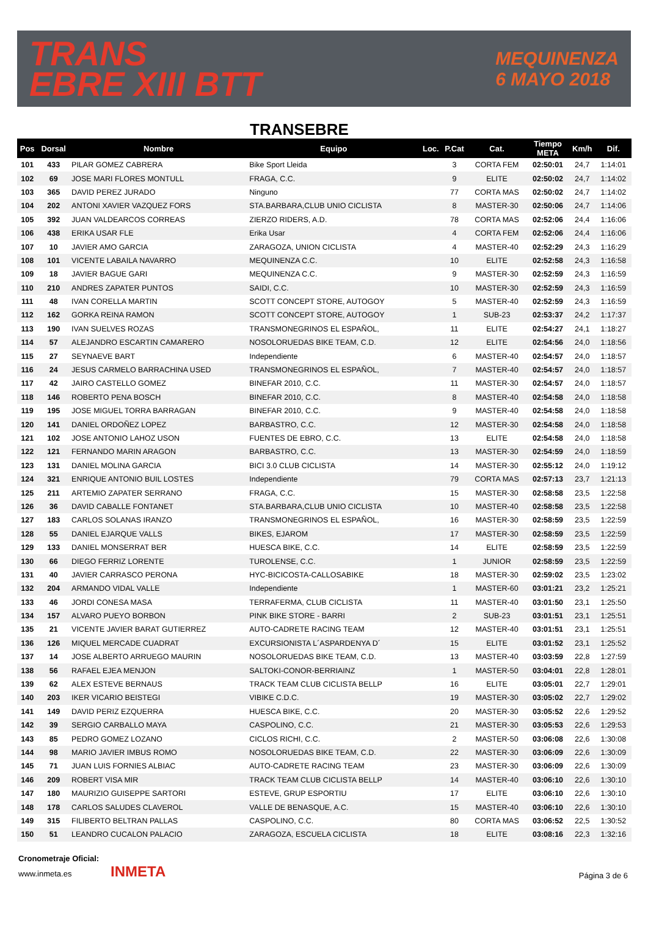TRANS
EBRE XIII BTT
MEQUINENZA
6 MAYO 2018
TRANSEBRE
| Pos | Dorsal | Nombre | Equipo | Loc. | P.Cat | Cat. | Tiempo META | Km/h | Dif. |
| --- | --- | --- | --- | --- | --- | --- | --- | --- | --- |
| 101 | 433 | PILAR GOMEZ CABRERA | Bike Sport Lleida | | 3 | CORTA FEM | 02:50:01 | 24,7 | 1:14:01 |
| 102 | 69 | JOSE MARI FLORES MONTULL | FRAGA, C.C. | | 9 | ELITE | 02:50:02 | 24,7 | 1:14:02 |
| 103 | 365 | DAVID PEREZ JURADO | Ninguno | | 77 | CORTA MAS | 02:50:02 | 24,7 | 1:14:02 |
| 104 | 202 | ANTONI XAVIER VAZQUEZ FORS | STA.BARBARA,CLUB UNIO CICLISTA | | 8 | MASTER-30 | 02:50:06 | 24,7 | 1:14:06 |
| 105 | 392 | JUAN VALDEARCOS CORREAS | ZIERZO RIDERS, A.D. | | 78 | CORTA MAS | 02:52:06 | 24,4 | 1:16:06 |
| 106 | 438 | ERIKA USAR FLE | Erika Usar | | 4 | CORTA FEM | 02:52:06 | 24,4 | 1:16:06 |
| 107 | 10 | JAVIER AMO GARCIA | ZARAGOZA, UNION CICLISTA | | 4 | MASTER-40 | 02:52:29 | 24,3 | 1:16:29 |
| 108 | 101 | VICENTE LABAILA NAVARRO | MEQUINENZA C.C. | | 10 | ELITE | 02:52:58 | 24,3 | 1:16:58 |
| 109 | 18 | JAVIER BAGUE GARI | MEQUINENZA C.C. | | 9 | MASTER-30 | 02:52:59 | 24,3 | 1:16:59 |
| 110 | 210 | ANDRES ZAPATER PUNTOS | SAIDI, C.C. | | 10 | MASTER-30 | 02:52:59 | 24,3 | 1:16:59 |
| 111 | 48 | IVAN CORELLA MARTIN | SCOTT CONCEPT STORE, AUTOGOY | | 5 | MASTER-40 | 02:52:59 | 24,3 | 1:16:59 |
| 112 | 162 | GORKA REINA RAMON | SCOTT CONCEPT STORE, AUTOGOY | | 1 | SUB-23 | 02:53:37 | 24,2 | 1:17:37 |
| 113 | 190 | IVAN SUELVES ROZAS | TRANSMONEGRINOS EL ESPAÑOL, | | 11 | ELITE | 02:54:27 | 24,1 | 1:18:27 |
| 114 | 57 | ALEJANDRO ESCARTIN CAMARERO | NOSOLORUEDAS BIKE TEAM, C.D. | | 12 | ELITE | 02:54:56 | 24,0 | 1:18:56 |
| 115 | 27 | SEYNAEVE BART | Independiente | | 6 | MASTER-40 | 02:54:57 | 24,0 | 1:18:57 |
| 116 | 24 | JESUS CARMELO BARRACHINA USED | TRANSMONEGRINOS EL ESPAÑOL, | | 7 | MASTER-40 | 02:54:57 | 24,0 | 1:18:57 |
| 117 | 42 | JAIRO CASTELLO GOMEZ | BINEFAR 2010, C.C. | | 11 | MASTER-30 | 02:54:57 | 24,0 | 1:18:57 |
| 118 | 146 | ROBERTO PENA BOSCH | BINEFAR 2010, C.C. | | 8 | MASTER-40 | 02:54:58 | 24,0 | 1:18:58 |
| 119 | 195 | JOSE MIGUEL TORRA BARRAGAN | BINEFAR 2010, C.C. | | 9 | MASTER-40 | 02:54:58 | 24,0 | 1:18:58 |
| 120 | 141 | DANIEL ORDOÑEZ LOPEZ | BARBASTRO, C.C. | | 12 | MASTER-30 | 02:54:58 | 24,0 | 1:18:58 |
| 121 | 102 | JOSE ANTONIO LAHOZ USON | FUENTES DE EBRO, C.C. | | 13 | ELITE | 02:54:58 | 24,0 | 1:18:58 |
| 122 | 121 | FERNANDO MARIN ARAGON | BARBASTRO, C.C. | | 13 | MASTER-30 | 02:54:59 | 24,0 | 1:18:59 |
| 123 | 131 | DANIEL MOLINA GARCIA | BICI 3.0 CLUB CICLISTA | | 14 | MASTER-30 | 02:55:12 | 24,0 | 1:19:12 |
| 124 | 321 | ENRIQUE ANTONIO BUIL LOSTES | Independiente | | 79 | CORTA MAS | 02:57:13 | 23,7 | 1:21:13 |
| 125 | 211 | ARTEMIO ZAPATER SERRANO | FRAGA, C.C. | | 15 | MASTER-30 | 02:58:58 | 23,5 | 1:22:58 |
| 126 | 36 | DAVID CABALLE FONTANET | STA.BARBARA,CLUB UNIO CICLISTA | | 10 | MASTER-40 | 02:58:58 | 23,5 | 1:22:58 |
| 127 | 183 | CARLOS SOLANAS IRANZO | TRANSMONEGRINOS EL ESPAÑOL, | | 16 | MASTER-30 | 02:58:59 | 23,5 | 1:22:59 |
| 128 | 55 | DANIEL EJARQUE VALLS | BIKES, EJAROM | | 17 | MASTER-30 | 02:58:59 | 23,5 | 1:22:59 |
| 129 | 133 | DANIEL MONSERRAT BER | HUESCA BIKE, C.C. | | 14 | ELITE | 02:58:59 | 23,5 | 1:22:59 |
| 130 | 66 | DIEGO FERRIZ LORENTE | TUROLENSE, C.C. | | 1 | JUNIOR | 02:58:59 | 23,5 | 1:22:59 |
| 131 | 40 | JAVIER CARRASCO PERONA | HYC-BICICOSTA-CALLOSABIKE | | 18 | MASTER-30 | 02:59:02 | 23,5 | 1:23:02 |
| 132 | 204 | ARMANDO VIDAL VALLE | Independiente | | 1 | MASTER-60 | 03:01:21 | 23,2 | 1:25:21 |
| 133 | 46 | JORDI CONESA MASA | TERRAFERMA, CLUB CICLISTA | | 11 | MASTER-40 | 03:01:50 | 23,1 | 1:25:50 |
| 134 | 157 | ALVARO PUEYO BORBON | PINK BIKE STORE - BARRI | | 2 | SUB-23 | 03:01:51 | 23,1 | 1:25:51 |
| 135 | 21 | VICENTE JAVIER BARAT GUTIERREZ | AUTO-CADRETE RACING TEAM | | 12 | MASTER-40 | 03:01:51 | 23,1 | 1:25:51 |
| 136 | 126 | MIQUEL MERCADE CUADRAT | EXCURSIONISTA L´ASPARDENYA D´ | | 15 | ELITE | 03:01:52 | 23,1 | 1:25:52 |
| 137 | 14 | JOSE ALBERTO ARRUEGO MAURIN | NOSOLORUEDAS BIKE TEAM, C.D. | | 13 | MASTER-40 | 03:03:59 | 22,8 | 1:27:59 |
| 138 | 56 | RAFAEL EJEA MENJON | SALTOKI-CONOR-BERRIAINZ | | 1 | MASTER-50 | 03:04:01 | 22,8 | 1:28:01 |
| 139 | 62 | ALEX ESTEVE BERNAUS | TRACK TEAM CLUB CICLISTA BELLP | | 16 | ELITE | 03:05:01 | 22,7 | 1:29:01 |
| 140 | 203 | IKER VICARIO BEISTEGI | VIBIKE C.D.C. | | 19 | MASTER-30 | 03:05:02 | 22,7 | 1:29:02 |
| 141 | 149 | DAVID PERIZ EZQUERRA | HUESCA BIKE, C.C. | | 20 | MASTER-30 | 03:05:52 | 22,6 | 1:29:52 |
| 142 | 39 | SERGIO CARBALLO MAYA | CASPOLINO, C.C. | | 21 | MASTER-30 | 03:05:53 | 22,6 | 1:29:53 |
| 143 | 85 | PEDRO GOMEZ LOZANO | CICLOS RICHI, C.C. | | 2 | MASTER-50 | 03:06:08 | 22,6 | 1:30:08 |
| 144 | 98 | MARIO JAVIER IMBUS ROMO | NOSOLORUEDAS BIKE TEAM, C.D. | | 22 | MASTER-30 | 03:06:09 | 22,6 | 1:30:09 |
| 145 | 71 | JUAN LUIS FORNIES ALBIAC | AUTO-CADRETE RACING TEAM | | 23 | MASTER-30 | 03:06:09 | 22,6 | 1:30:09 |
| 146 | 209 | ROBERT VISA MIR | TRACK TEAM CLUB CICLISTA BELLP | | 14 | MASTER-40 | 03:06:10 | 22,6 | 1:30:10 |
| 147 | 180 | MAURIZIO GUISEPPE SARTORI | ESTEVE, GRUP ESPORTIU | | 17 | ELITE | 03:06:10 | 22,6 | 1:30:10 |
| 148 | 178 | CARLOS SALUDES CLAVEROL | VALLE DE BENASQUE, A.C. | | 15 | MASTER-40 | 03:06:10 | 22,6 | 1:30:10 |
| 149 | 315 | FILIBERTO BELTRAN PALLAS | CASPOLINO, C.C. | | 80 | CORTA MAS | 03:06:52 | 22,5 | 1:30:52 |
| 150 | 51 | LEANDRO CUCALON PALACIO | ZARAGOZA, ESCUELA CICLISTA | | 18 | ELITE | 03:08:16 | 22,3 | 1:32:16 |
Cronometraje Oficial:
www.inmeta.es INMETA
Página 3 de 6